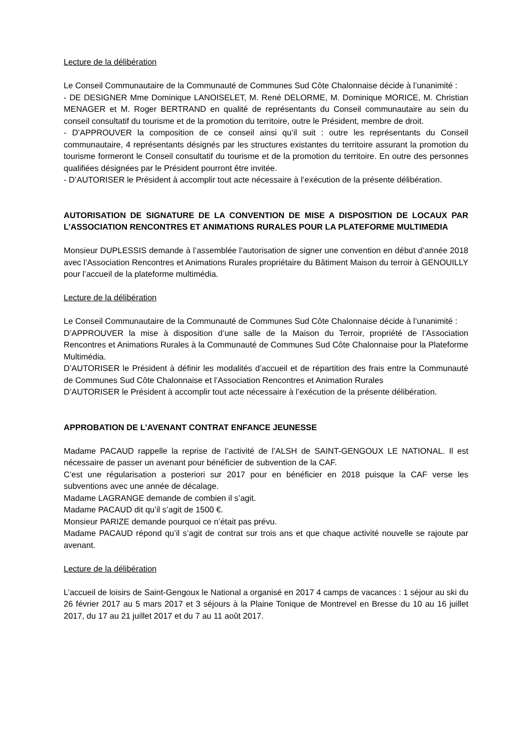Lecture de la délibération
Le Conseil Communautaire de la Communauté de Communes Sud Côte Chalonnaise décide à l’unanimité :
- DE DESIGNER Mme Dominique LANOISELET, M. René DELORME, M. Dominique MORICE, M. Christian MENAGER et M. Roger BERTRAND en qualité de représentants du Conseil communautaire au sein du conseil consultatif du tourisme et de la promotion du territoire, outre le Président, membre de droit.
- D’APPROUVER la composition de ce conseil ainsi qu’il suit : outre les représentants du Conseil communautaire, 4 représentants désignés par les structures existantes du territoire assurant la promotion du tourisme formeront le Conseil consultatif du tourisme et de la promotion du territoire. En outre des personnes qualifiées désignées par le Président pourront être invitée.
- D’AUTORISER le Président à accomplir tout acte nécessaire à l’exécution de la présente délibération.
AUTORISATION DE SIGNATURE DE LA CONVENTION DE MISE A DISPOSITION DE LOCAUX PAR L’ASSOCIATION RENCONTRES ET ANIMATIONS RURALES POUR LA PLATEFORME MULTIMEDIA
Monsieur DUPLESSIS demande à l’assemblée l’autorisation de signer une convention en début d’année 2018 avec l’Association Rencontres et Animations Rurales propriétaire du Bâtiment Maison du terroir à GENOUILLY pour l’accueil de la plateforme multimédia.
Lecture de la délibération
Le Conseil Communautaire de la Communauté de Communes Sud Côte Chalonnaise décide à l’unanimité :
D’APPROUVER la mise à disposition d’une salle de la Maison du Terroir, propriété de l’Association Rencontres et Animations Rurales à la Communauté de Communes Sud Côte Chalonnaise pour la Plateforme Multimédia.
D’AUTORISER le Président à définir les modalités d’accueil et de répartition des frais entre la Communauté de Communes Sud Côte Chalonnaise et l’Association Rencontres et Animation Rurales
D’AUTORISER le Président à accomplir tout acte nécessaire à l’exécution de la présente délibération.
APPROBATION DE L’AVENANT CONTRAT ENFANCE JEUNESSE
Madame PACAUD rappelle la reprise de l’activité de l’ALSH de SAINT-GENGOUX LE NATIONAL. Il est nécessaire de passer un avenant pour bénéficier de subvention de la CAF.
C’est une régularisation a posteriori sur 2017 pour en bénéficier en 2018 puisque la CAF verse les subventions avec une année de décalage.
Madame LAGRANGE demande de combien il s’agit.
Madame PACAUD dit qu’il s’agit de 1500 €.
Monsieur PARIZE demande pourquoi ce n’était pas prévu.
Madame PACAUD répond qu’il s’agit de contrat sur trois ans et que chaque activité nouvelle se rajoute par avenant.
Lecture de la délibération
L’accueil de loisirs de Saint-Gengoux le National a organisé en 2017 4 camps de vacances : 1 séjour au ski du 26 février 2017 au 5 mars 2017 et 3 séjours à la Plaine Tonique de Montrevel en Bresse du 10 au 16 juillet 2017, du 17 au 21 juillet 2017 et du 7 au 11 août 2017.